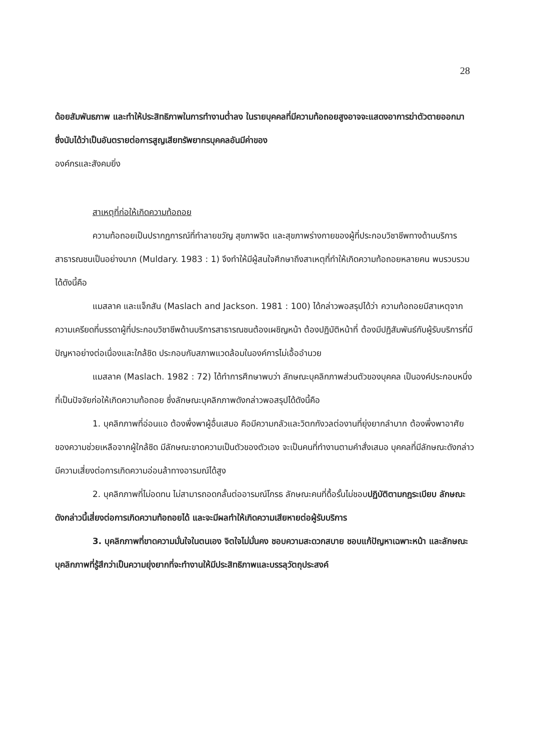28
ด้อยสัมพันธภาพ และทำให้ประสิทธิภาพในการทำงานต่ำลง ในรายบุคคลที่มีความท้อถอยสูงอาจจะแสดงอาการฆ่าตัวตายออกมา ซึ่งนับได้ว่าเป็นอันตรายต่อการสูญเสียทรัพยากรบุคคลอันมีค่าของ
องค์กรและสังคมยิ่ง
สาเหตุที่ก่อให้เกิดความท้อถอย
ความท้อถอยเป็นปรากฏการณ์ที่ทำลายขวัญ สุขภาพจิต และสุขภาพร่างกายของผู้ที่ประกอบวิชาชีพทางด้านบริการสาธารณชนเป็นอย่างมาก (Muldary. 1983 : 1) จึงทำให้มีผู้สนใจศึกษาถึงสาเหตุที่ทำให้เกิดความท้อถอยหลายคน พบรวบรวมได้ดังนี้คือ
แมสลาค และแจ็กสัน (Maslach and Jackson. 1981 : 100) ได้กล่าวพอสรุปได้ว่า ความท้อถอยมีสาเหตุจากความเครียดที่บรรดาผู้ที่ประกอบวิชาชีพด้านบริการสาธารณชนต้องเผชิญหน้า ต้องปฏิบัติหน้าที่ ต้องมีปฏิสัมพันธ์กับผู้รับบริการที่มีปัญหาอย่างต่อเนื่องและใกล้ชิด ประกอบกับสภาพแวดล้อมในองค์การไม่เอื้ออำนวย
แมสลาค (Maslach. 1982 : 72) ได้ทำการศึกษาพบว่า ลักษณะบุคลิกภาพส่วนตัวของบุคคล เป็นองค์ประกอบหนึ่งที่เป็นปัจจัยก่อให้เกิดความท้อถอย ซึ่งลักษณะบุคลิกภาพดังกล่าวพอสรุปได้ดังนี้คือ
1. บุคลิกภาพที่อ่อนแอ ต้องพึ่งพาผู้อื่นเสมอ คือมีความกลัวและวิตกกังวลต่องานที่ยุ่งยากลำบาก ต้องพึ่งพาอาศัยของความช่วยเหลือจากผู้ใกล้ชิด มีลักษณะขาดความเป็นตัวของตัวเอง จะเป็นคนที่ทำงานตามคำสั่งเสมอ บุคคลที่มีลักษณะดังกล่าวมีความเสี่ยงต่อการเกิดความอ่อนล้าทางอารมณ์ได้สูง
2. บุคลิกภาพที่ไม่อดทน ไม่สามารถอดกลั้นต่ออารมณ์โกรธ ลักษณะคนที่ดื้อรั้นไม่ชอบปฏิบัติตามกฎระเบียบ ลักษณะดังกล่าวนี้เสี่ยงต่อการเกิดความท้อถอยได้ และจะมีผลทำให้เกิดความเสียหายต่อผู้รับบริการ
3. บุคลิกภาพที่ขาดความมั่นใจในตนเอง จิตใจไม่มั่นคง ชอบความสะดวกสบาย ชอบแก้ปัญหาเฉพาะหน้า และลักษณะบุคลิกภาพที่รู้สึกว่าเป็นความยุ่งยากที่จะทำงานให้มีประสิทธิภาพและบรรลุวัตถุประสงค์